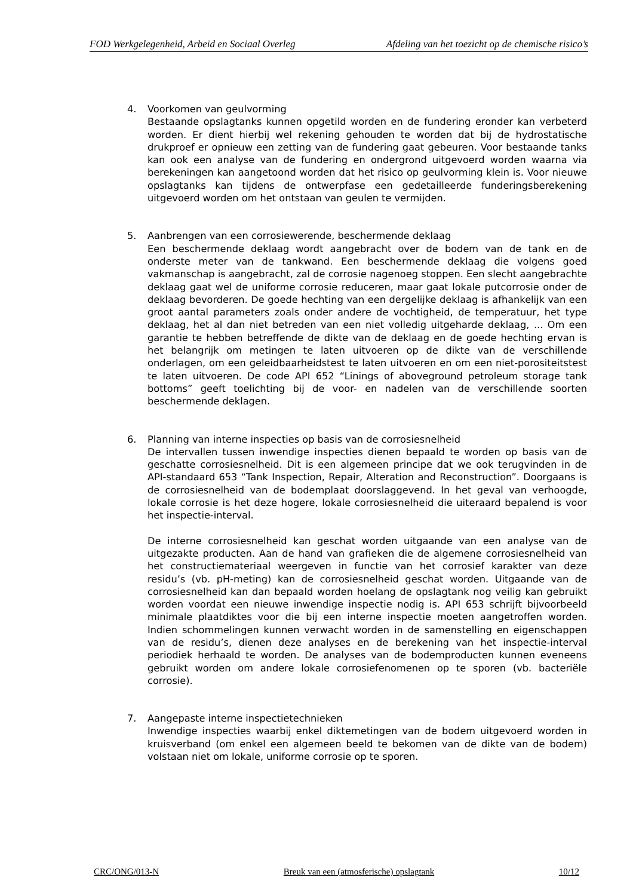FOD Werkgelegenheid, Arbeid en Sociaal Overleg Afdeling van het toezicht op de chemische risico’s
4. Voorkomen van geulvorming
Bestaande opslagtanks kunnen opgetild worden en de fundering eronder kan verbeterd worden. Er dient hierbij wel rekening gehouden te worden dat bij de hydrostatische drukproef er opnieuw een zetting van de fundering gaat gebeuren. Voor bestaande tanks kan ook een analyse van de fundering en ondergrond uitgevoerd worden waarna via berekeningen kan aangetoond worden dat het risico op geulvorming klein is. Voor nieuwe opslagtanks kan tijdens de ontwerpfase een gedetailleerde funderingsberekening uitgevoerd worden om het ontstaan van geulen te vermijden.
5. Aanbrengen van een corrosiewerende, beschermende deklaag
Een beschermende deklaag wordt aangebracht over de bodem van de tank en de onderste meter van de tankwand. Een beschermende deklaag die volgens goed vakmanschap is aangebracht, zal de corrosie nagenoeg stoppen. Een slecht aangebrachte deklaag gaat wel de uniforme corrosie reduceren, maar gaat lokale putcorrosie onder de deklaag bevorderen. De goede hechting van een dergelijke deklaag is afhankelijk van een groot aantal parameters zoals onder andere de vochtigheid, de temperatuur, het type deklaag, het al dan niet betreden van een niet volledig uitgeharde deklaag, ... Om een garantie te hebben betreffende de dikte van de deklaag en de goede hechting ervan is het belangrijk om metingen te laten uitvoeren op de dikte van de verschillende onderlagen, om een geleidbaarheidstest te laten uitvoeren en om een niet-porositeitstest te laten uitvoeren. De code API 652 “Linings of aboveground petroleum storage tank bottoms” geeft toelichting bij de voor- en nadelen van de verschillende soorten beschermende deklagen.
6. Planning van interne inspecties op basis van de corrosiesnelheid
De intervallen tussen inwendige inspecties dienen bepaald te worden op basis van de geschatte corrosiesnelheid. Dit is een algemeen principe dat we ook terugvinden in de API-standaard 653 “Tank Inspection, Repair, Alteration and Reconstruction”. Doorgaans is de corrosiesnelheid van de bodemplaat doorslaggevend. In het geval van verhoogde, lokale corrosie is het deze hogere, lokale corrosiesnelheid die uiteraard bepalend is voor het inspectie-interval.
De interne corrosiesnelheid kan geschat worden uitgaande van een analyse van de uitgezakte producten. Aan de hand van grafieken die de algemene corrosiesnelheid van het constructiemateriaal weergeven in functie van het corrosief karakter van deze residu’s (vb. pH-meting) kan de corrosiesnelheid geschat worden. Uitgaande van de corrosiesnelheid kan dan bepaald worden hoelang de opslagtank nog veilig kan gebruikt worden voordat een nieuwe inwendige inspectie nodig is. API 653 schrijft bijvoorbeeld minimale plaatdiktes voor die bij een interne inspectie moeten aangetroffen worden. Indien schommelingen kunnen verwacht worden in de samenstelling en eigenschappen van de residu’s, dienen deze analyses en de berekening van het inspectie-interval periodiek herhaald te worden. De analyses van de bodemproducten kunnen eveneens gebruikt worden om andere lokale corrosiefenomenen op te sporen (vb. bacteriële corrosie).
7. Aangepaste interne inspectietechnieken
Inwendige inspecties waarbij enkel diktemetingen van de bodem uitgevoerd worden in kruisverband (om enkel een algemeen beeld te bekomen van de dikte van de bodem) volstaan niet om lokale, uniforme corrosie op te sporen.
CRC/ONG/013-N Breuk van een (atmosferische) opslagtank 10/12